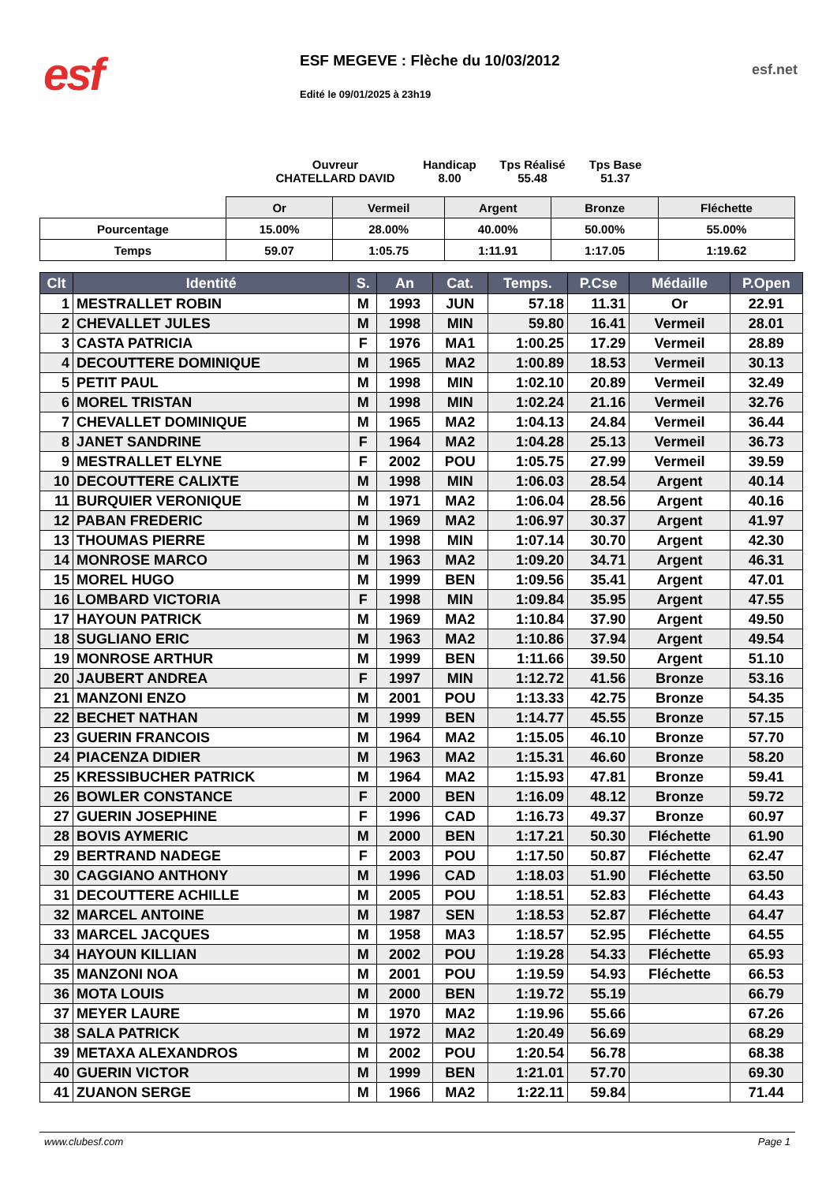esf
ESF MEGEVE : Flèche du 10/03/2012
Edité le 09/01/2025 à 23h19
esf.net
Ouvreur
CHATELLARD DAVID
Handicap
8.00
Tps Réalisé
55.48
Tps Base
51.37
| | Or | Vermeil | Argent | Bronze | Fléchette |
| --- | --- | --- | --- | --- | --- |
| Pourcentage | 15.00% | 28.00% | 40.00% | 50.00% | 55.00% |
| Temps | 59.07 | 1:05.75 | 1:11.91 | 1:17.05 | 1:19.62 |
| Clt | Identité | S. | An | Cat. | Temps. | P.Cse | Médaille | P.Open |
| --- | --- | --- | --- | --- | --- | --- | --- | --- |
| 1 | MESTRALLET ROBIN | M | 1993 | JUN | 57.18 | 11.31 | Or | 22.91 |
| 2 | CHEVALLET JULES | M | 1998 | MIN | 59.80 | 16.41 | Vermeil | 28.01 |
| 3 | CASTA PATRICIA | F | 1976 | MA1 | 1:00.25 | 17.29 | Vermeil | 28.89 |
| 4 | DECOUTTERE DOMINIQUE | M | 1965 | MA2 | 1:00.89 | 18.53 | Vermeil | 30.13 |
| 5 | PETIT PAUL | M | 1998 | MIN | 1:02.10 | 20.89 | Vermeil | 32.49 |
| 6 | MOREL TRISTAN | M | 1998 | MIN | 1:02.24 | 21.16 | Vermeil | 32.76 |
| 7 | CHEVALLET DOMINIQUE | M | 1965 | MA2 | 1:04.13 | 24.84 | Vermeil | 36.44 |
| 8 | JANET SANDRINE | F | 1964 | MA2 | 1:04.28 | 25.13 | Vermeil | 36.73 |
| 9 | MESTRALLET ELYNE | F | 2002 | POU | 1:05.75 | 27.99 | Vermeil | 39.59 |
| 10 | DECOUTTERE CALIXTE | M | 1998 | MIN | 1:06.03 | 28.54 | Argent | 40.14 |
| 11 | BURQUIER VERONIQUE | M | 1971 | MA2 | 1:06.04 | 28.56 | Argent | 40.16 |
| 12 | PABAN FREDERIC | M | 1969 | MA2 | 1:06.97 | 30.37 | Argent | 41.97 |
| 13 | THOUMAS PIERRE | M | 1998 | MIN | 1:07.14 | 30.70 | Argent | 42.30 |
| 14 | MONROSE MARCO | M | 1963 | MA2 | 1:09.20 | 34.71 | Argent | 46.31 |
| 15 | MOREL HUGO | M | 1999 | BEN | 1:09.56 | 35.41 | Argent | 47.01 |
| 16 | LOMBARD VICTORIA | F | 1998 | MIN | 1:09.84 | 35.95 | Argent | 47.55 |
| 17 | HAYOUN PATRICK | M | 1969 | MA2 | 1:10.84 | 37.90 | Argent | 49.50 |
| 18 | SUGLIANO ERIC | M | 1963 | MA2 | 1:10.86 | 37.94 | Argent | 49.54 |
| 19 | MONROSE ARTHUR | M | 1999 | BEN | 1:11.66 | 39.50 | Argent | 51.10 |
| 20 | JAUBERT ANDREA | F | 1997 | MIN | 1:12.72 | 41.56 | Bronze | 53.16 |
| 21 | MANZONI ENZO | M | 2001 | POU | 1:13.33 | 42.75 | Bronze | 54.35 |
| 22 | BECHET NATHAN | M | 1999 | BEN | 1:14.77 | 45.55 | Bronze | 57.15 |
| 23 | GUERIN FRANCOIS | M | 1964 | MA2 | 1:15.05 | 46.10 | Bronze | 57.70 |
| 24 | PIACENZA DIDIER | M | 1963 | MA2 | 1:15.31 | 46.60 | Bronze | 58.20 |
| 25 | KRESSIBUCHER PATRICK | M | 1964 | MA2 | 1:15.93 | 47.81 | Bronze | 59.41 |
| 26 | BOWLER CONSTANCE | F | 2000 | BEN | 1:16.09 | 48.12 | Bronze | 59.72 |
| 27 | GUERIN JOSEPHINE | F | 1996 | CAD | 1:16.73 | 49.37 | Bronze | 60.97 |
| 28 | BOVIS AYMERIC | M | 2000 | BEN | 1:17.21 | 50.30 | Fléchette | 61.90 |
| 29 | BERTRAND NADEGE | F | 2003 | POU | 1:17.50 | 50.87 | Fléchette | 62.47 |
| 30 | CAGGIANO ANTHONY | M | 1996 | CAD | 1:18.03 | 51.90 | Fléchette | 63.50 |
| 31 | DECOUTTERE ACHILLE | M | 2005 | POU | 1:18.51 | 52.83 | Fléchette | 64.43 |
| 32 | MARCEL ANTOINE | M | 1987 | SEN | 1:18.53 | 52.87 | Fléchette | 64.47 |
| 33 | MARCEL JACQUES | M | 1958 | MA3 | 1:18.57 | 52.95 | Fléchette | 64.55 |
| 34 | HAYOUN KILLIAN | M | 2002 | POU | 1:19.28 | 54.33 | Fléchette | 65.93 |
| 35 | MANZONI NOA | M | 2001 | POU | 1:19.59 | 54.93 | Fléchette | 66.53 |
| 36 | MOTA LOUIS | M | 2000 | BEN | 1:19.72 | 55.19 | | 66.79 |
| 37 | MEYER LAURE | M | 1970 | MA2 | 1:19.96 | 55.66 | | 67.26 |
| 38 | SALA PATRICK | M | 1972 | MA2 | 1:20.49 | 56.69 | | 68.29 |
| 39 | METAXA ALEXANDROS | M | 2002 | POU | 1:20.54 | 56.78 | | 68.38 |
| 40 | GUERIN VICTOR | M | 1999 | BEN | 1:21.01 | 57.70 | | 69.30 |
| 41 | ZUANON SERGE | M | 1966 | MA2 | 1:22.11 | 59.84 | | 71.44 |
www.clubesf.com Page 1